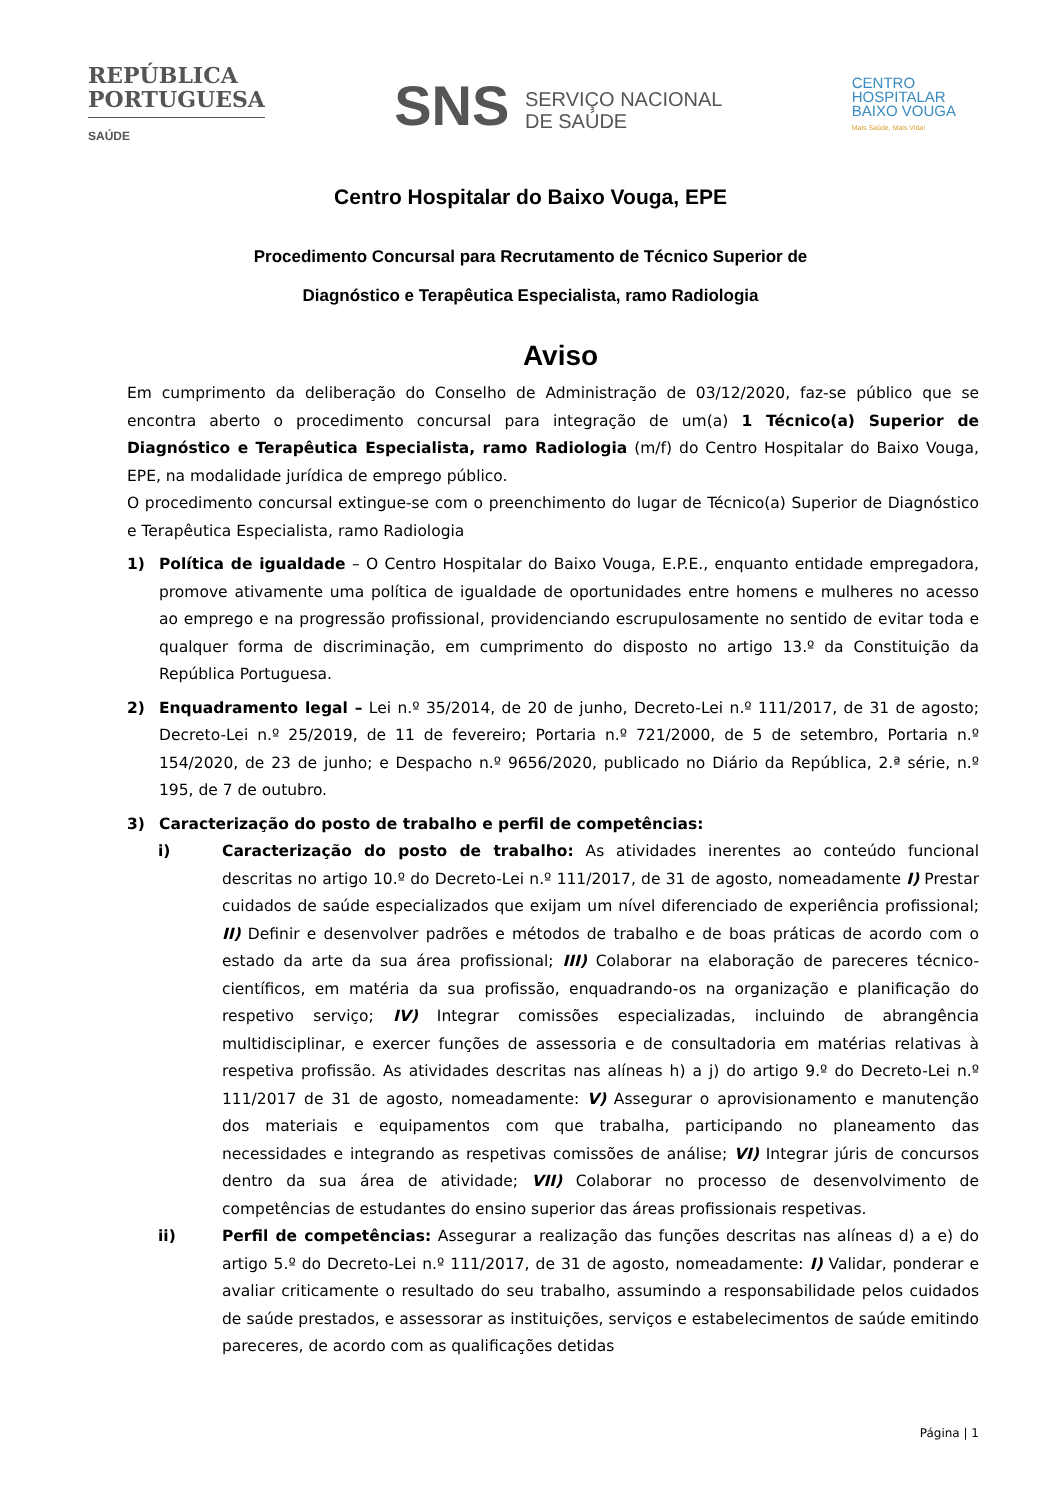REPÚBLICA
PORTUGUESA
SAÚDE
SNS SERVIÇO NACIONAL
DE SAÚDE
CENTRO
HOSPITALAR
BAIXO VOUGA
Mais Saúde, Mais Vida!
Centro Hospitalar do Baixo Vouga, EPE
Procedimento Concursal para Recrutamento de Técnico Superior de
Diagnóstico e Terapêutica Especialista, ramo Radiologia
Aviso
Em cumprimento da deliberação do Conselho de Administração de 03/12/2020, faz-se público que se encontra aberto o procedimento concursal para integração de um(a) 1 Técnico(a) Superior de Diagnóstico e Terapêutica Especialista, ramo Radiologia (m/f) do Centro Hospitalar do Baixo Vouga, EPE, na modalidade jurídica de emprego público.
O procedimento concursal extingue-se com o preenchimento do lugar de Técnico(a) Superior de Diagnóstico e Terapêutica Especialista, ramo Radiologia
1) Política de igualdade – O Centro Hospitalar do Baixo Vouga, E.P.E., enquanto entidade empregadora, promove ativamente uma política de igualdade de oportunidades entre homens e mulheres no acesso ao emprego e na progressão profissional, providenciando escrupulosamente no sentido de evitar toda e qualquer forma de discriminação, em cumprimento do disposto no artigo 13.º da Constituição da República Portuguesa.
2) Enquadramento legal – Lei n.º 35/2014, de 20 de junho, Decreto-Lei n.º 111/2017, de 31 de agosto; Decreto-Lei n.º 25/2019, de 11 de fevereiro; Portaria n.º 721/2000, de 5 de setembro, Portaria n.º 154/2020, de 23 de junho; e Despacho n.º 9656/2020, publicado no Diário da República, 2.ª série, n.º 195, de 7 de outubro.
3) Caracterização do posto de trabalho e perfil de competências:
i) Caracterização do posto de trabalho: As atividades inerentes ao conteúdo funcional descritas no artigo 10.º do Decreto-Lei n.º 111/2017, de 31 de agosto, nomeadamente I) Prestar cuidados de saúde especializados que exijam um nível diferenciado de experiência profissional; II) Definir e desenvolver padrões e métodos de trabalho e de boas práticas de acordo com o estado da arte da sua área profissional; III) Colaborar na elaboração de pareceres técnico-científicos, em matéria da sua profissão, enquadrando-os na organização e planificação do respetivo serviço; IV) Integrar comissões especializadas, incluindo de abrangência multidisciplinar, e exercer funções de assessoria e de consultadoria em matérias relativas à respetiva profissão. As atividades descritas nas alíneas h) a j) do artigo 9.º do Decreto-Lei n.º 111/2017 de 31 de agosto, nomeadamente: V) Assegurar o aprovisionamento e manutenção dos materiais e equipamentos com que trabalha, participando no planeamento das necessidades e integrando as respetivas comissões de análise; VI) Integrar júris de concursos dentro da sua área de atividade; VII) Colaborar no processo de desenvolvimento de competências de estudantes do ensino superior das áreas profissionais respetivas.
ii) Perfil de competências: Assegurar a realização das funções descritas nas alíneas d) a e) do artigo 5.º do Decreto-Lei n.º 111/2017, de 31 de agosto, nomeadamente: I) Validar, ponderar e avaliar criticamente o resultado do seu trabalho, assumindo a responsabilidade pelos cuidados de saúde prestados, e assessorar as instituições, serviços e estabelecimentos de saúde emitindo pareceres, de acordo com as qualificações detidas
Página | 1